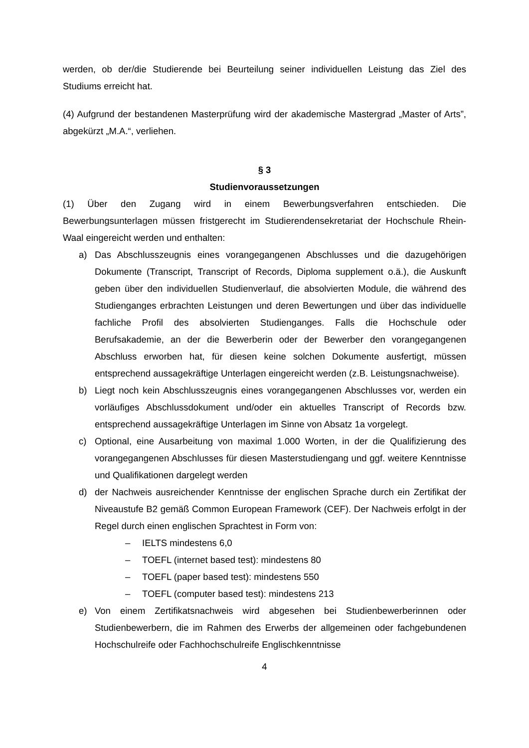werden, ob der/die Studierende bei Beurteilung seiner individuellen Leistung das Ziel des Studiums erreicht hat.
(4) Aufgrund der bestandenen Masterprüfung wird der akademische Mastergrad „Master of Arts”, abgekürzt „M.A.“, verliehen.
§ 3
Studienvoraussetzungen
(1) Über den Zugang wird in einem Bewerbungsverfahren entschieden. Die Bewerbungsunterlagen müssen fristgerecht im Studierendensekretariat der Hochschule Rhein-Waal eingereicht werden und enthalten:
a) Das Abschlusszeugnis eines vorangegangenen Abschlusses und die dazugehörigen Dokumente (Transcript, Transcript of Records, Diploma supplement o.ä.), die Auskunft geben über den individuellen Studienverlauf, die absolvierten Module, die während des Studienganges erbrachten Leistungen und deren Bewertungen und über das individuelle fachliche Profil des absolvierten Studienganges. Falls die Hochschule oder Berufsakademie, an der die Bewerberin oder der Bewerber den vorangegangenen Abschluss erworben hat, für diesen keine solchen Dokumente ausfertigt, müssen entsprechend aussagekräftige Unterlagen eingereicht werden (z.B. Leistungsnachweise).
b) Liegt noch kein Abschlusszeugnis eines vorangegangenen Abschlusses vor, werden ein vorläufiges Abschlussdokument und/oder ein aktuelles Transcript of Records bzw. entsprechend aussagekräftige Unterlagen im Sinne von Absatz 1a vorgelegt.
c) Optional, eine Ausarbeitung von maximal 1.000 Worten, in der die Qualifizierung des vorangegangenen Abschlusses für diesen Masterstudiengang und ggf. weitere Kenntnisse und Qualifikationen dargelegt werden
d) der Nachweis ausreichender Kenntnisse der englischen Sprache durch ein Zertifikat der Niveaustufe B2 gemäß Common European Framework (CEF). Der Nachweis erfolgt in der Regel durch einen englischen Sprachtest in Form von:
– IELTS mindestens 6,0
– TOEFL (internet based test): mindestens 80
– TOEFL (paper based test): mindestens 550
– TOEFL (computer based test): mindestens 213
e) Von einem Zertifikatsnachweis wird abgesehen bei Studienbewerberinnen oder Studienbewerbern, die im Rahmen des Erwerbs der allgemeinen oder fachgebundenen Hochschulreife oder Fachhochschulreife Englischkenntnisse
4